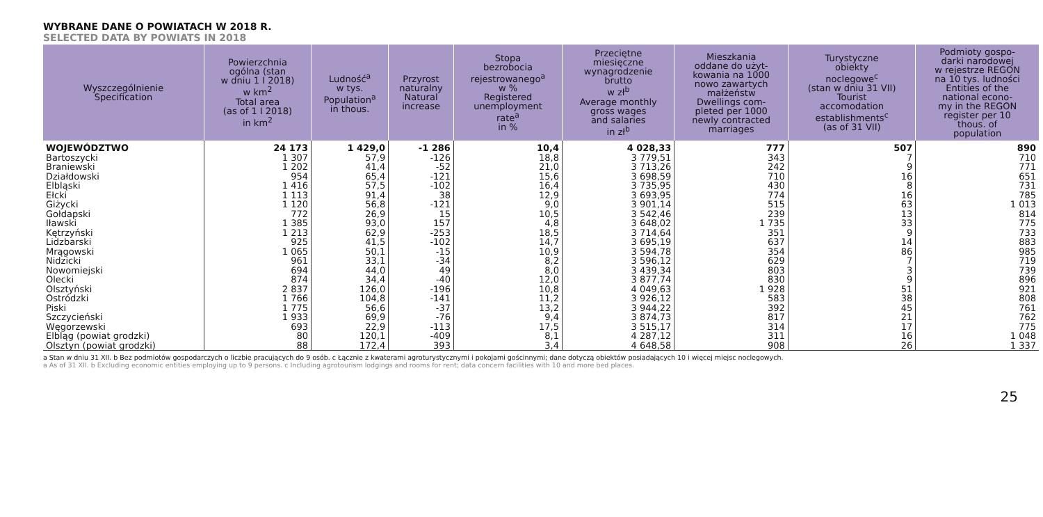WYBRANE DANE O POWIATACH W 2018 R.
SELECTED DATA BY POWIATS IN 2018
| Wyszczególnienie Specification | Powierzchnia ogólna (stan w dniu 1 I 2018) w km<sup>2</sup> Total area (as of 1 I 2018) in km<sup>2</sup> | Ludność<sup>a</sup> w tys. Population<sup>a</sup> in thous. | Przyrost naturalny Natural increase | Stopa bezrobocia rejestrowanego<sup>a</sup> w % Registered unemployment rate<sup>a</sup> in % | Przeciętne miesięczne wynagrodzenie brutto w zł<sup>b</sup> Average monthly gross wages and salaries in zł<sup>b</sup> | Mieszkania oddane do użyt- kowania na 1000 nowo zawartych małżeństw Dwellings com- pleted per 1000 newly contracted marriages | Turystyczne obiekty noclegowe<sup>c</sup> (stan w dniu 31 VII) Tourist accomodation establishments<sup>c</sup> (as of 31 VII) | Podmioty gospo- darki narodowej w rejestrze REGON na 10 tys. ludności Entities of the national econo- my in the REGON register per 10 thous. of population |
| --- | --- | --- | --- | --- | --- | --- | --- | --- |
| WOJEWÓDZTWO | 24 173 | 1 429,0 | -1 286 | 10,4 | 4 028,33 | 777 | 507 | 890 |
| Bartoszycki | 1 307 | 57,9 | -126 | 18,8 | 3 779,51 | 343 | 7 | 710 |
| Braniewski | 1 202 | 41,4 | -52 | 21,0 | 3 713,26 | 242 | 9 | 771 |
| Działdowski | 954 | 65,4 | -121 | 15,6 | 3 698,59 | 710 | 16 | 651 |
| Elbląski | 1 416 | 57,5 | -102 | 16,4 | 3 735,95 | 430 | 8 | 731 |
| Ełcki | 1 113 | 91,4 | 38 | 12,9 | 3 693,95 | 774 | 16 | 785 |
| Giżycki | 1 120 | 56,8 | -121 | 9,0 | 3 901,14 | 515 | 63 | 1 013 |
| Gołdapski | 772 | 26,9 | 15 | 10,5 | 3 542,46 | 239 | 13 | 814 |
| Iławski | 1 385 | 93,0 | 157 | 4,8 | 3 648,02 | 1 735 | 33 | 775 |
| Kętrzyński | 1 213 | 62,9 | -253 | 18,5 | 3 714,64 | 351 | 9 | 733 |
| Lidzbarski | 925 | 41,5 | -102 | 14,7 | 3 695,19 | 637 | 14 | 883 |
| Mrągowski | 1 065 | 50,1 | -15 | 10,9 | 3 594,78 | 354 | 86 | 985 |
| Nidzicki | 961 | 33,1 | -34 | 8,2 | 3 596,12 | 629 | 7 | 719 |
| Nowomiejski | 694 | 44,0 | 49 | 8,0 | 3 439,34 | 803 | 3 | 739 |
| Olecki | 874 | 34,4 | -40 | 12,0 | 3 877,74 | 830 | 9 | 896 |
| Olsztyński | 2 837 | 126,0 | -196 | 10,8 | 4 049,63 | 1 928 | 51 | 921 |
| Ostródzki | 1 766 | 104,8 | -141 | 11,2 | 3 926,12 | 583 | 38 | 808 |
| Piski | 1 775 | 56,6 | -37 | 13,2 | 3 944,22 | 392 | 45 | 761 |
| Szczycieński | 1 933 | 69,9 | -76 | 9,4 | 3 874,73 | 817 | 21 | 762 |
| Węgorzewski | 693 | 22,9 | -113 | 17,5 | 3 515,17 | 314 | 17 | 775 |
| Elbląg (powiat grodzki) | 80 | 120,1 | -409 | 8,1 | 4 287,12 | 311 | 16 | 1 048 |
| Olsztyn (powiat grodzki) | 88 | 172,4 | 393 | 3,4 | 4 648,58 | 908 | 26 | 1 337 |
a Stan w dniu 31 XII. b Bez podmiotów gospodarczych o liczbie pracujących do 9 osób. c Łącznie z kwaterami agroturystycznymi i pokojami gościnnymi; dane dotyczą obiektów posiadających 10 i więcej miejsc noclegowych.
a As of 31 XII. b Excluding economic entities employing up to 9 persons. c Including agrotourism lodgings and rooms for rent; data concern facilities with 10 and more bed places.
25